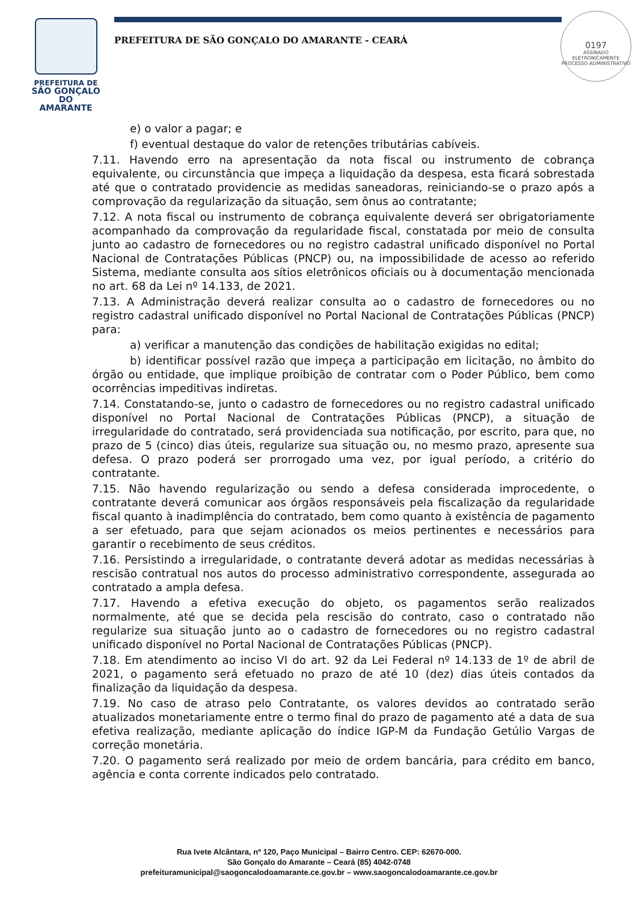PREFEITURA DE
SÃO GONÇALO
DO AMARANTE
PREFEITURA DE SÃO GONÇALO DO AMARANTE - CEARÁ
0197
ASSINADO ELETRONICAMENTE
PROCESSO ADMINISTRATIVO
e) o valor a pagar; e
f) eventual destaque do valor de retenções tributárias cabíveis.
7.11. Havendo erro na apresentação da nota fiscal ou instrumento de cobrança equivalente, ou circunstância que impeça a liquidação da despesa, esta ficará sobrestada até que o contratado providencie as medidas saneadoras, reiniciando-se o prazo após a comprovação da regularização da situação, sem ônus ao contratante;
7.12. A nota fiscal ou instrumento de cobrança equivalente deverá ser obrigatoriamente acompanhado da comprovação da regularidade fiscal, constatada por meio de consulta junto ao cadastro de fornecedores ou no registro cadastral unificado disponível no Portal Nacional de Contratações Públicas (PNCP) ou, na impossibilidade de acesso ao referido Sistema, mediante consulta aos sítios eletrônicos oficiais ou à documentação mencionada no art. 68 da Lei nº 14.133, de 2021.
7.13. A Administração deverá realizar consulta ao o cadastro de fornecedores ou no registro cadastral unificado disponível no Portal Nacional de Contratações Públicas (PNCP) para:
a) verificar a manutenção das condições de habilitação exigidas no edital;
b) identificar possível razão que impeça a participação em licitação, no âmbito do órgão ou entidade, que implique proibição de contratar com o Poder Público, bem como ocorrências impeditivas indiretas.
7.14. Constatando-se, junto o cadastro de fornecedores ou no registro cadastral unificado disponível no Portal Nacional de Contratações Públicas (PNCP), a situação de irregularidade do contratado, será providenciada sua notificação, por escrito, para que, no prazo de 5 (cinco) dias úteis, regularize sua situação ou, no mesmo prazo, apresente sua defesa. O prazo poderá ser prorrogado uma vez, por igual período, a critério do contratante.
7.15. Não havendo regularização ou sendo a defesa considerada improcedente, o contratante deverá comunicar aos órgãos responsáveis pela fiscalização da regularidade fiscal quanto à inadimplência do contratado, bem como quanto à existência de pagamento a ser efetuado, para que sejam acionados os meios pertinentes e necessários para garantir o recebimento de seus créditos.
7.16. Persistindo a irregularidade, o contratante deverá adotar as medidas necessárias à rescisão contratual nos autos do processo administrativo correspondente, assegurada ao contratado a ampla defesa.
7.17. Havendo a efetiva execução do objeto, os pagamentos serão realizados normalmente, até que se decida pela rescisão do contrato, caso o contratado não regularize sua situação junto ao o cadastro de fornecedores ou no registro cadastral unificado disponível no Portal Nacional de Contratações Públicas (PNCP).
7.18. Em atendimento ao inciso VI do art. 92 da Lei Federal nº 14.133 de 1º de abril de 2021, o pagamento será efetuado no prazo de até 10 (dez) dias úteis contados da finalização da liquidação da despesa.
7.19. No caso de atraso pelo Contratante, os valores devidos ao contratado serão atualizados monetariamente entre o termo final do prazo de pagamento até a data de sua efetiva realização, mediante aplicação do índice IGP-M da Fundação Getúlio Vargas de correção monetária.
7.20. O pagamento será realizado por meio de ordem bancária, para crédito em banco, agência e conta corrente indicados pelo contratado.
Rua Ivete Alcântara, nº 120, Paço Municipal – Bairro Centro. CEP: 62670-000.
São Gonçalo do Amarante – Ceará (85) 4042-0748
prefeituramunicipal@saogoncalodoamarante.ce.gov.br – www.saogoncalodoamarante.ce.gov.br